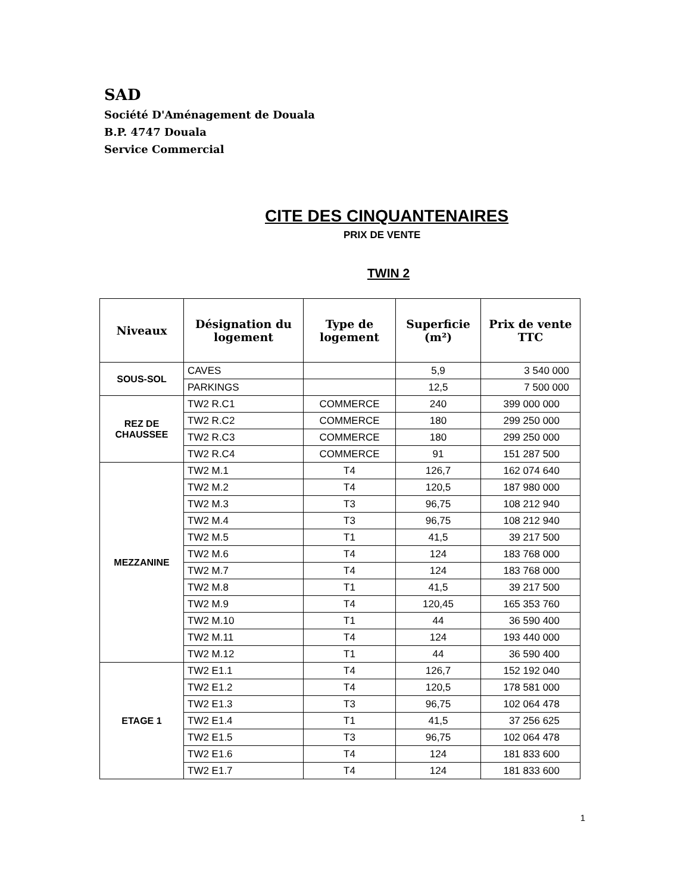SAD
Société D'Aménagement de Douala
B.P. 4747 Douala
Service Commercial
CITE DES CINQUANTENAIRES
PRIX DE VENTE
TWIN 2
| Niveaux | Désignation du logement | Type de logement | Superficie (m²) | Prix de vente TTC |
| --- | --- | --- | --- | --- |
| SOUS-SOL | CAVES | | 5,9 | 3 540 000 |
| | PARKINGS | | 12,5 | 7 500 000 |
| REZ DE CHAUSSEE | TW2 R.C1 | COMMERCE | 240 | 399 000 000 |
| | TW2 R.C2 | COMMERCE | 180 | 299 250 000 |
| | TW2 R.C3 | COMMERCE | 180 | 299 250 000 |
| | TW2 R.C4 | COMMERCE | 91 | 151 287 500 |
| MEZZANINE | TW2 M.1 | T4 | 126,7 | 162 074 640 |
| | TW2 M.2 | T4 | 120,5 | 187 980 000 |
| | TW2 M.3 | T3 | 96,75 | 108 212 940 |
| | TW2 M.4 | T3 | 96,75 | 108 212 940 |
| | TW2 M.5 | T1 | 41,5 | 39 217 500 |
| | TW2 M.6 | T4 | 124 | 183 768 000 |
| | TW2 M.7 | T4 | 124 | 183 768 000 |
| | TW2 M.8 | T1 | 41,5 | 39 217 500 |
| | TW2 M.9 | T4 | 120,45 | 165 353 760 |
| | TW2 M.10 | T1 | 44 | 36 590 400 |
| | TW2 M.11 | T4 | 124 | 193 440 000 |
| | TW2 M.12 | T1 | 44 | 36 590 400 |
| ETAGE 1 | TW2 E1.1 | T4 | 126,7 | 152 192 040 |
| | TW2 E1.2 | T4 | 120,5 | 178 581 000 |
| | TW2 E1.3 | T3 | 96,75 | 102 064 478 |
| | TW2 E1.4 | T1 | 41,5 | 37 256 625 |
| | TW2 E1.5 | T3 | 96,75 | 102 064 478 |
| | TW2 E1.6 | T4 | 124 | 181 833 600 |
| | TW2 E1.7 | T4 | 124 | 181 833 600 |
1